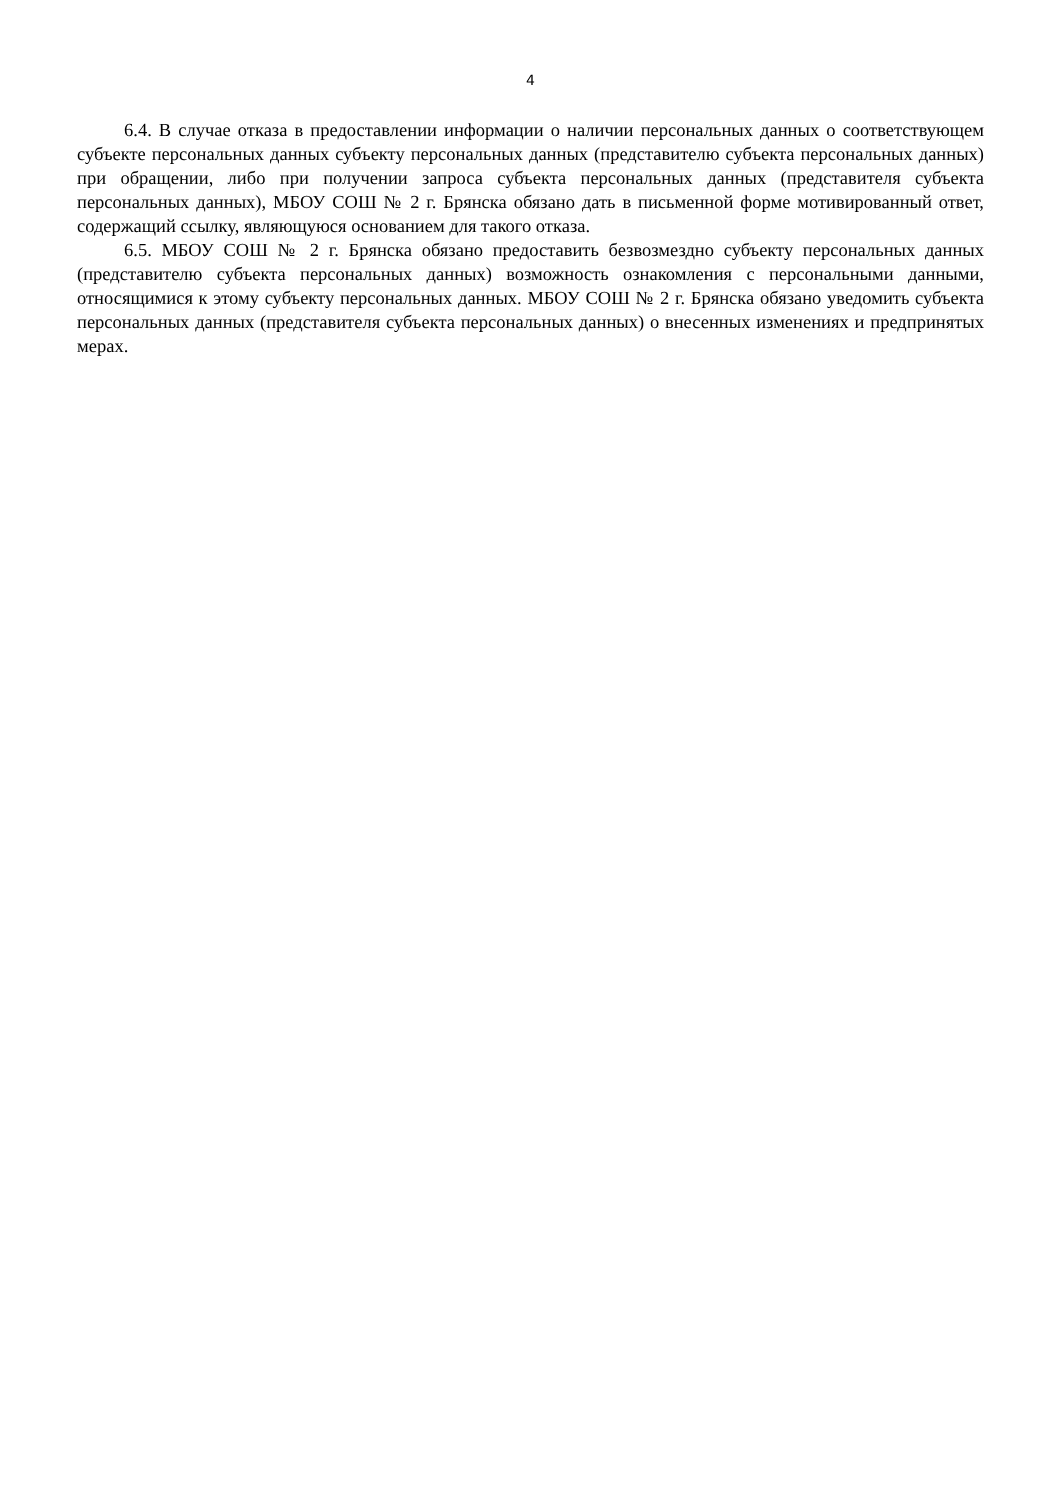4
6.4. В случае отказа в предоставлении информации о наличии персональных данных о соответствующем субъекте персональных данных субъекту персональных данных (представителю субъекта персональных данных) при обращении, либо при получении запроса субъекта персональных данных (представителя субъекта персональных данных), МБОУ СОШ № 2 г. Брянска обязано дать в письменной форме мотивированный ответ, содержащий ссылку, являющуюся основанием для такого отказа.
6.5. МБОУ СОШ № 2 г. Брянска обязано предоставить безвозмездно субъекту персональных данных (представителю субъекта персональных данных) возможность ознакомления с персональными данными, относящимися к этому субъекту персональных данных. МБОУ СОШ № 2 г. Брянска обязано уведомить субъекта персональных данных (представителя субъекта персональных данных) о внесенных изменениях и предпринятых мерах.